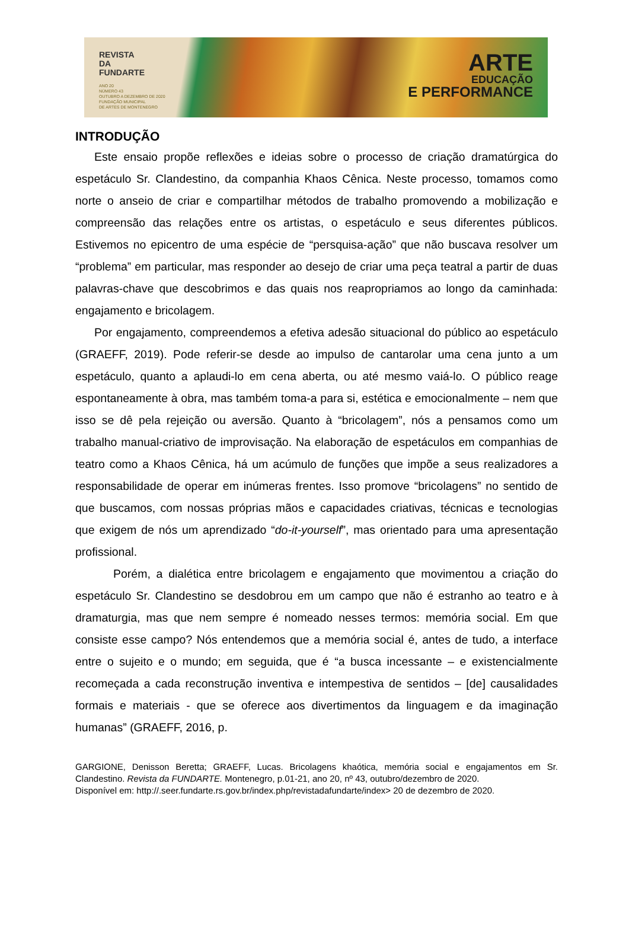REVISTA
DA
FUNDARTE
ANO 20
NÚMERO 43
OUTUBRO A DEZEMBRO DE 2020
FUNDAÇÃO MUNICIPAL
DE ARTES DE MONTENEGRO
ARTE
EDUCAÇÃO
E PERFORMANCE
INTRODUÇÃO
Este ensaio propõe reflexões e ideias sobre o processo de criação dramatúrgica do espetáculo Sr. Clandestino, da companhia Khaos Cênica. Neste processo, tomamos como norte o anseio de criar e compartilhar métodos de trabalho promovendo a mobilização e compreensão das relações entre os artistas, o espetáculo e seus diferentes públicos. Estivemos no epicentro de uma espécie de “persquisa-ação” que não buscava resolver um “problema” em particular, mas responder ao desejo de criar uma peça teatral a partir de duas palavras-chave que descobrimos e das quais nos reapropriamos ao longo da caminhada: engajamento e bricolagem.
Por engajamento, compreendemos a efetiva adesão situacional do público ao espetáculo (GRAEFF, 2019). Pode referir-se desde ao impulso de cantarolar uma cena junto a um espetáculo, quanto a aplaudi-lo em cena aberta, ou até mesmo vaiá-lo. O público reage espontaneamente à obra, mas também toma-a para si, estética e emocionalmente – nem que isso se dê pela rejeição ou aversão. Quanto à “bricolagem”, nós a pensamos como um trabalho manual-criativo de improvisação. Na elaboração de espetáculos em companhias de teatro como a Khaos Cênica, há um acúmulo de funções que impõe a seus realizadores a responsabilidade de operar em inúmeras frentes. Isso promove “bricolagens” no sentido de que buscamos, com nossas próprias mãos e capacidades criativas, técnicas e tecnologias que exigem de nós um aprendizado “do-it-yourself”, mas orientado para uma apresentação profissional.
Porém, a dialética entre bricolagem e engajamento que movimentou a criação do espetáculo Sr. Clandestino se desdobrou em um campo que não é estranho ao teatro e à dramaturgia, mas que nem sempre é nomeado nesses termos: memória social. Em que consiste esse campo? Nós entendemos que a memória social é, antes de tudo, a interface entre o sujeito e o mundo; em seguida, que é “a busca incessante – e existencialmente recomeçada a cada reconstrução inventiva e intempestiva de sentidos – [de] causalidades formais e materiais - que se oferece aos divertimentos da linguagem e da imaginação humanas” (GRAEFF, 2016, p.
GARGIONE, Denisson Beretta; GRAEFF, Lucas. Bricolagens khaótica, memória social e engajamentos em Sr. Clandestino. Revista da FUNDARTE. Montenegro, p.01-21, ano 20, nº 43, outubro/dezembro de 2020.
Disponível em: http://.seer.fundarte.rs.gov.br/index.php/revistadafundarte/index> 20 de dezembro de 2020.